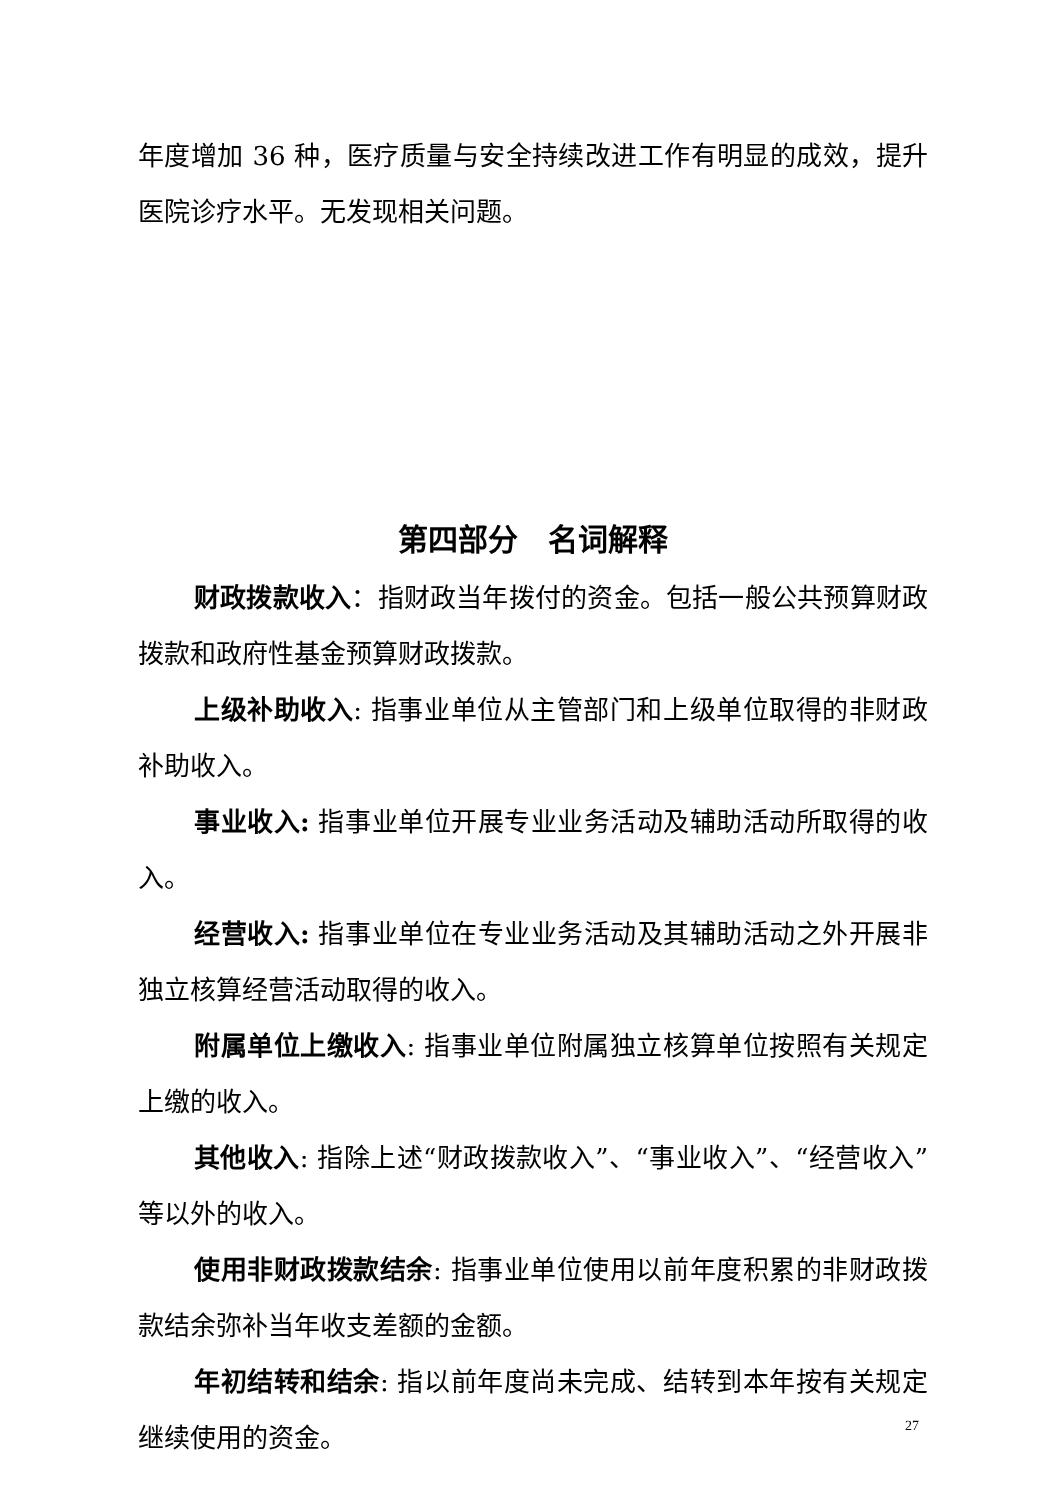年度增加 36 种，医疗质量与安全持续改进工作有明显的成效，提升医院诊疗水平。无发现相关问题。
第四部分　名词解释
财政拨款收入：指财政当年拨付的资金。包括一般公共预算财政拨款和政府性基金预算财政拨款。
上级补助收入: 指事业单位从主管部门和上级单位取得的非财政补助收入。
事业收入: 指事业单位开展专业业务活动及辅助活动所取得的收入。
经营收入: 指事业单位在专业业务活动及其辅助活动之外开展非独立核算经营活动取得的收入。
附属单位上缴收入: 指事业单位附属独立核算单位按照有关规定上缴的收入。
其他收入: 指除上述“财政拨款收入”、“事业收入”、“经营收入”等以外的收入。
使用非财政拨款结余: 指事业单位使用以前年度积累的非财政拨款结余弥补当年收支差额的金额。
年初结转和结余: 指以前年度尚未完成、结转到本年按有关规定继续使用的资金。
27